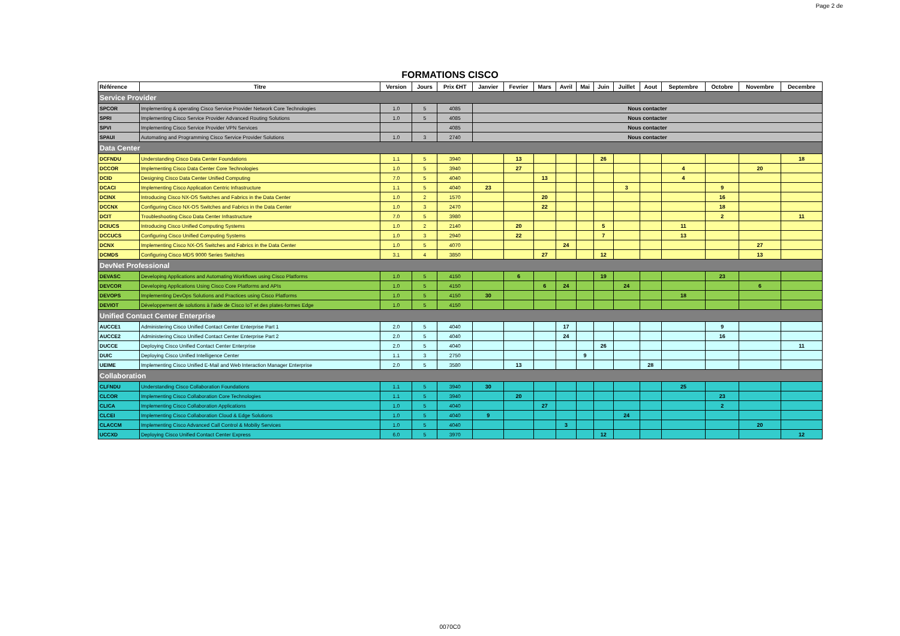Page 2 de
FORMATIONS CISCO
| Référence | Titre | Version | Jours | Prix €HT | Janvier | Fevrier | Mars | Avril | Mai | Juin | Juillet | Aout | Septembre | Octobre | Novembre | Decembre |
| --- | --- | --- | --- | --- | --- | --- | --- | --- | --- | --- | --- | --- | --- | --- | --- | --- |
| Service Provider | | | | | | | | | | | | | | | | |
| SPCOR | Implementing & operating Cisco Service Provider Network Core Technologies | 1.0 | 5 | 4085 | Nous contacter | | | | | | | | | | | |
| SPRI | Implementing Cisco Service Provider Advanced Routing Solutions | 1.0 | 5 | 4085 | Nous contacter | | | | | | | | | | | |
| SPVI | Implementing Cisco Service Provider VPN Services | | | 4085 | Nous contacter | | | | | | | | | | | |
| SPAUI | Automating and Programming Cisco Service Provider Solutions | 1.0 | 3 | 2740 | Nous contacter | | | | | | | | | | | |
| Data Center | | | | | | | | | | | | | | | | |
| DCFNDU | Understanding Cisco Data Center Foundations | 1.1 | 5 | 3940 | | 13 | | | | 26 | | | | | | 18 |
| DCCOR | Implementing Cisco Data Center Core Technologies | 1.0 | 5 | 3940 | | 27 | | | | | | | 4 | | 20 | |
| DCID | Designing Cisco Data Center Unified Computing | 7.0 | 5 | 4040 | | | 13 | | | | | | 4 | | | |
| DCACI | Implementing Cisco Application Centric Infrastructure | 1.1 | 5 | 4040 | 23 | | | | | | 3 | | | 9 | | |
| DCINX | Introducing Cisco NX-OS Switches and Fabrics in the Data Center | 1.0 | 2 | 1570 | | | 20 | | | | | | | 16 | | |
| DCCNX | Configuring Cisco NX-OS Switches and Fabrics in the Data Center | 1.0 | 3 | 2470 | | | 22 | | | | | | | 18 | | |
| DCIT | Troubleshooting Cisco Data Center Infrastructure | 7.0 | 5 | 3980 | | | | | | | | | | 2 | | 11 |
| DCIUCS | Introducing Cisco Unified Computing Systems | 1.0 | 2 | 2140 | | 20 | | | | 5 | | | 11 | | | |
| DCCUCS | Configuring Cisco Unified Computing Systems | 1.0 | 3 | 2940 | | 22 | | | | 7 | | | 13 | | | |
| DCNX | Implementing Cisco NX-OS Switches and Fabrics in the Data Center | 1.0 | 5 | 4070 | | | | 24 | | | | | | | 27 | |
| DCMDS | Configuring Cisco MDS 9000 Series Switches | 3.1 | 4 | 3850 | | | 27 | | | 12 | | | | | 13 | |
| DevNet Professional | | | | | | | | | | | | | | | | |
| DEVASC | Developing Applications and Automating Workflows using Cisco Platforms | 1.0 | 5 | 4150 | | 6 | | | | 19 | | | | 23 | | |
| DEVCOR | Developing Applications Using Cisco Core Platforms and APIs | 1.0 | 5 | 4150 | | | 6 | 24 | | | 24 | | | | 6 | |
| DEVOPS | Implementing DevOps Solutions and Practices using Cisco Platforms | 1.0 | 5 | 4150 | 30 | | | | | | | | 18 | | | |
| DEVIOT | Développement de solutions à l'aide de Cisco IoT et des plates-formes Edge | 1.0 | 5 | 4150 | | | | | | | | | | | | |
| Unified Contact Center Enterprise | | | | | | | | | | | | | | | | |
| AUCCE1 | Administering Cisco Unified Contact Center Enterprise Part 1 | 2.0 | 5 | 4040 | | | | 17 | | | | | | 9 | | |
| AUCCE2 | Administering Cisco Unified Contact Center Enterprise Part 2 | 2.0 | 5 | 4040 | | | | 24 | | | | | | 16 | | |
| DUCCE | Deploying Cisco Unified Contact Center Enterprise | 2.0 | 5 | 4040 | | | | | | 26 | | | | | | 11 |
| DUIC | Deploying Cisco Unified Intelligence Center | 1.1 | 3 | 2750 | | | | | 9 | | | | | | | |
| UEIME | Implementing Cisco Unified E-Mail and Web Interaction Manager Enterprise | 2.0 | 5 | 3580 | | 13 | | | | | | 28 | | | | |
| Collaboration | | | | | | | | | | | | | | | | |
| CLFNDU | Understanding Cisco Collaboration Foundations | 1.1 | 5 | 3940 | 30 | | | | | | | | 25 | | | |
| CLCOR | Implementing Cisco Collaboration Core Technologies | 1.1 | 5 | 3940 | | 20 | | | | | | | | 23 | | |
| CLICA | Implementing Cisco Collaboration Applications | 1.0 | 5 | 4040 | | | 27 | | | | | | | 2 | | |
| CLCEI | Implementing Cisco Collaboration Cloud & Edge Solutions | 1.0 | 5 | 4040 | 9 | | | | | | 24 | | | | | |
| CLACCM | Implementing Cisco Advanced Call Control & Mobiliy Services | 1.0 | 5 | 4040 | | | | 3 | | | | | | | 20 | |
| UCCXD | Deploying Cisco Unified Contact Center Express | 6.0 | 5 | 3970 | | | | | | 12 | | | | | | 12 |
0070C0